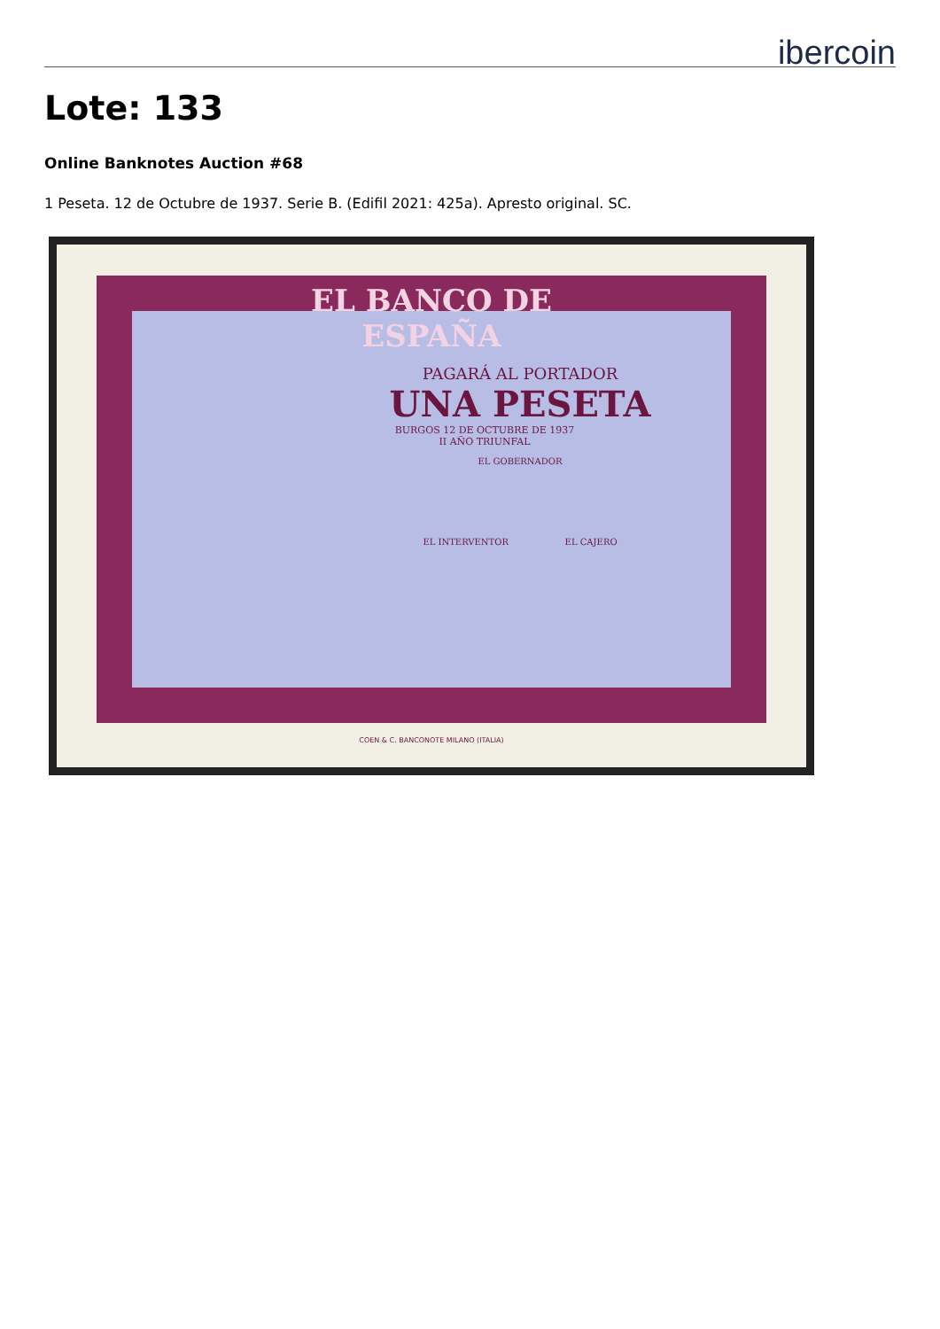ibercoin
Lote: 133
Online Banknotes Auction #68
1 Peseta. 12 de Octubre de 1937. Serie B. (Edifil 2021: 425a). Apresto original. SC.
EL BANCO DE ESPAÑA
PAGARÁ AL PORTADOR
UNA PESETA
BURGOS 12 DE OCTUBRE DE 1937
II AÑO TRIUNFAL
EL GOBERNADOR
EL INTERVENTOR EL CAJERO
COEN & C. BANCONOTE MILANO (ITALIA)